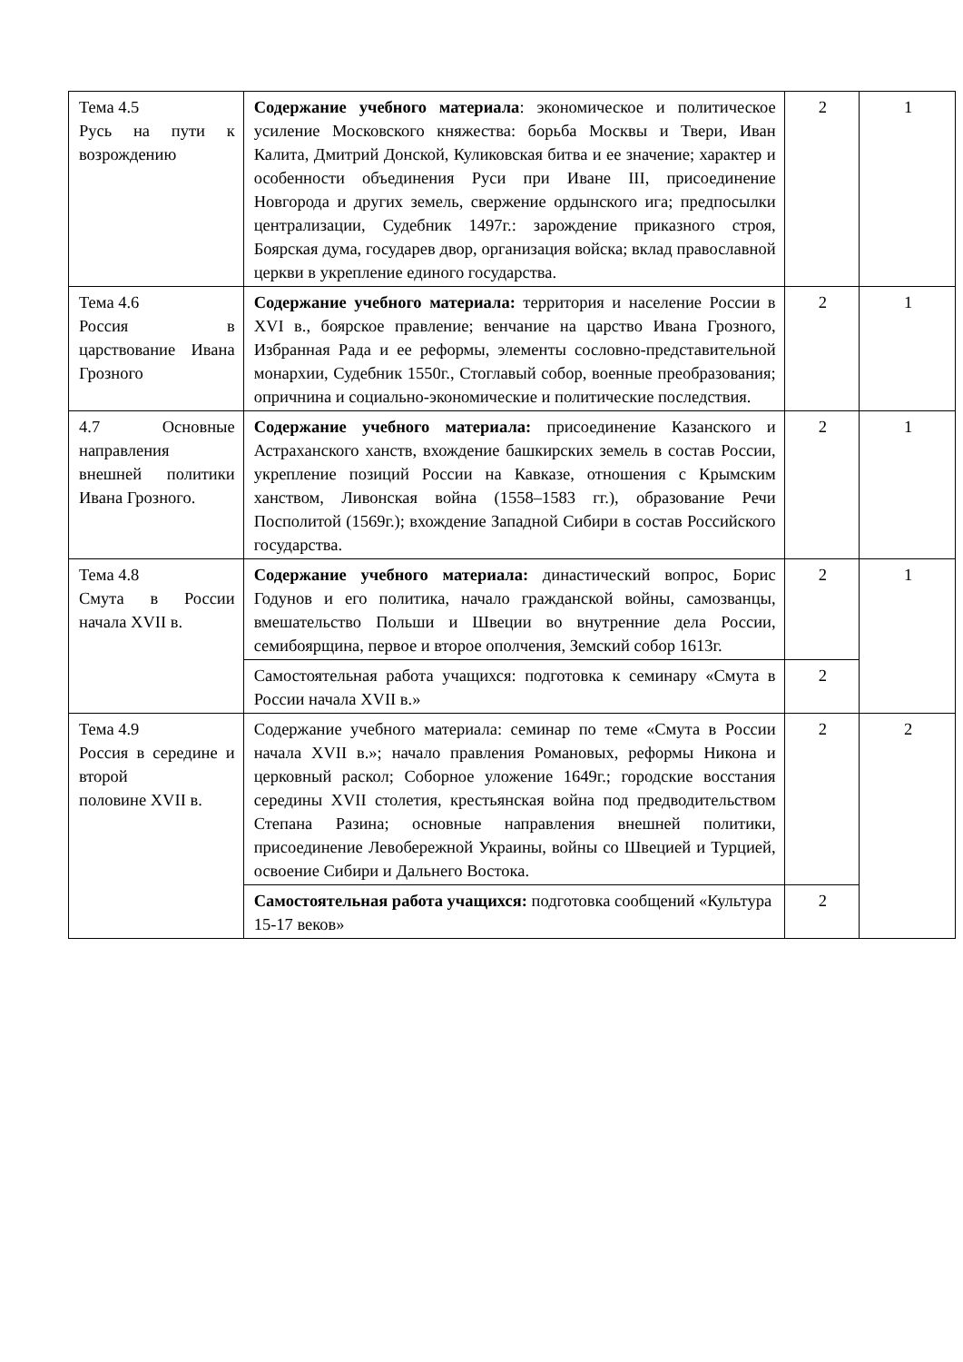| Тема 4.5 Русь на пути к возрождению | Содержание учебного материала : экономическое и политическое усиление Московского княжества: борьба Москвы и Твери, Иван Калита, Дмитрий Донской, Куликовская битва и ее значение; характер и особенности объединения Руси при Иване III, присоединение Новгорода и других земель, свержение ордынского ига; предпосылки централизации, Судебник 1497г.: зарождение приказного строя, Боярская дума, государев двор, организация войска; вклад православной церкви в укрепление единого государства. | 2 | 1 |
| Тема 4.6 Россия в царствование Ивана Грозного | Содержание учебного материала: территория и население России в XVI в., боярское правление; венчание на царство Ивана Грозного, Избранная Рада и ее реформы, элементы сословно-представительной монархии, Судебник 1550г., Стоглавый собор, военные преобразования; опричнина и социально-экономические и политические последствия. | 2 | 1 |
| 4.7 Основные направления внешней политики Ивана Грозного. | Содержание учебного материала: присоединение Казанского и Астраханского ханств, вхождение башкирских земель в состав России, укрепление позиций России на Кавказе, отношения с Крымским ханством, Ливонская война (1558–1583 гг.), образование Речи Посполитой (1569г.); вхождение Западной Сибири в состав Российского государства. | 2 | 1 |
| Тема 4.8 Смута в России начала XVII в. | Содержание учебного материала: династический вопрос, Борис Годунов и его политика, начало гражданской войны, самозванцы, вмешательство Польши и Швеции во внутренние дела России, семибоярщина, первое и второе ополчения, Земский собор 1613г. | 2 | 1 |
| | Самостоятельная работа учащихся: подготовка к семинару «Смута в России начала XVII в.» | 2 | |
| Тема 4.9 Россия в середине и второй половине XVII в. | Содержание учебного материала: семинар по теме «Смута в России начала XVII в.»; начало правления Романовых, реформы Никона и церковный раскол; Соборное уложение 1649г.; городские восстания середины XVII столетия, крестьянская война под предводительством Степана Разина; основные направления внешней политики, присоединение Левобережной Украины, войны со Швецией и Турцией, освоение Сибири и Дальнего Востока. | 2 | 2 |
| | Самостоятельная работа учащихся: подготовка сообщений «Культура 15-17 веков» | 2 | |